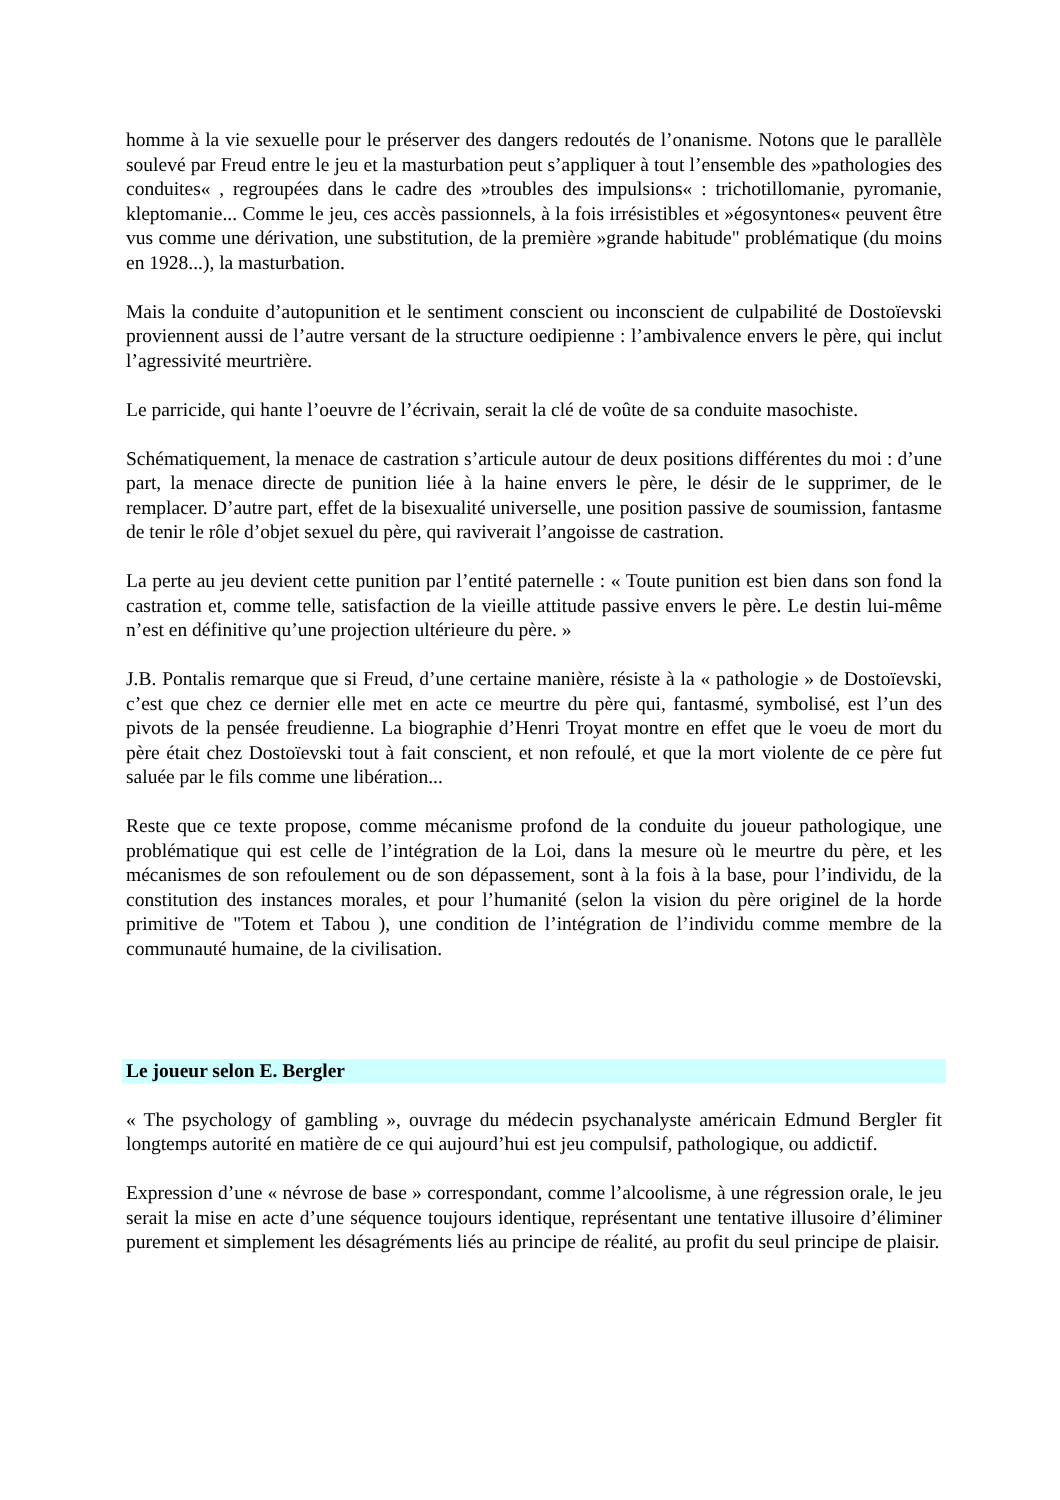homme à la vie sexuelle pour le préserver des dangers redoutés de l’onanisme. Notons que le parallèle soulevé par Freud entre le jeu et la masturbation peut s’appliquer à tout l’ensemble des »pathologies des conduites« , regroupées dans le cadre des »troubles des impulsions« : trichotillomanie, pyromanie, kleptomanie... Comme le jeu, ces accès passionnels, à la fois irrésistibles et »égosyntones« peuvent être vus comme une dérivation, une substitution, de la première »grande habitude" problématique (du moins en 1928...), la masturbation.
Mais la conduite d’autopunition et le sentiment conscient ou inconscient de culpabilité de Dostoïevski proviennent aussi de l’autre versant de la structure oedipienne : l’ambivalence envers le père, qui inclut l’agressivité meurtrière.
Le parricide, qui hante l’oeuvre de l’écrivain, serait la clé de voûte de sa conduite masochiste.
Schématiquement, la menace de castration s’articule autour de deux positions différentes du moi : d’une part, la menace directe de punition liée à la haine envers le père, le désir de le supprimer, de le remplacer. D’autre part, effet de la bisexualité universelle, une position passive de soumission, fantasme de tenir le rôle d’objet sexuel du père, qui raviverait l’angoisse de castration.
La perte au jeu devient cette punition par l’entité paternelle : « Toute punition est bien dans son fond la castration et, comme telle, satisfaction de la vieille attitude passive envers le père. Le destin lui-même n’est en définitive qu’une projection ultérieure du père. »
J.B. Pontalis remarque que si Freud, d’une certaine manière, résiste à la « pathologie » de Dostoïevski, c’est que chez ce dernier elle met en acte ce meurtre du père qui, fantasmé, symbolisé, est l’un des pivots de la pensée freudienne. La biographie d’Henri Troyat montre en effet que le voeu de mort du père était chez Dostoïevski tout à fait conscient, et non refoulé, et que la mort violente de ce père fut saluée par le fils comme une libération...
Reste que ce texte propose, comme mécanisme profond de la conduite du joueur pathologique, une problématique qui est celle de l’intégration de la Loi, dans la mesure où le meurtre du père, et les mécanismes de son refoulement ou de son dépassement, sont à la fois à la base, pour l’individu, de la constitution des instances morales, et pour l’humanité (selon la vision du père originel de la horde primitive de "Totem et Tabou ), une condition de l’intégration de l’individu comme membre de la communauté humaine, de la civilisation.
Le joueur selon E. Bergler
« The psychology of gambling », ouvrage du médecin psychanalyste américain Edmund Bergler fit longtemps autorité en matière de ce qui aujourd’hui est jeu compulsif, pathologique, ou addictif.
Expression d’une « névrose de base » correspondant, comme l’alcoolisme, à une régression orale, le jeu serait la mise en acte d’une séquence toujours identique, représentant une tentative illusoire d’éliminer purement et simplement les désagréments liés au principe de réalité, au profit du seul principe de plaisir.